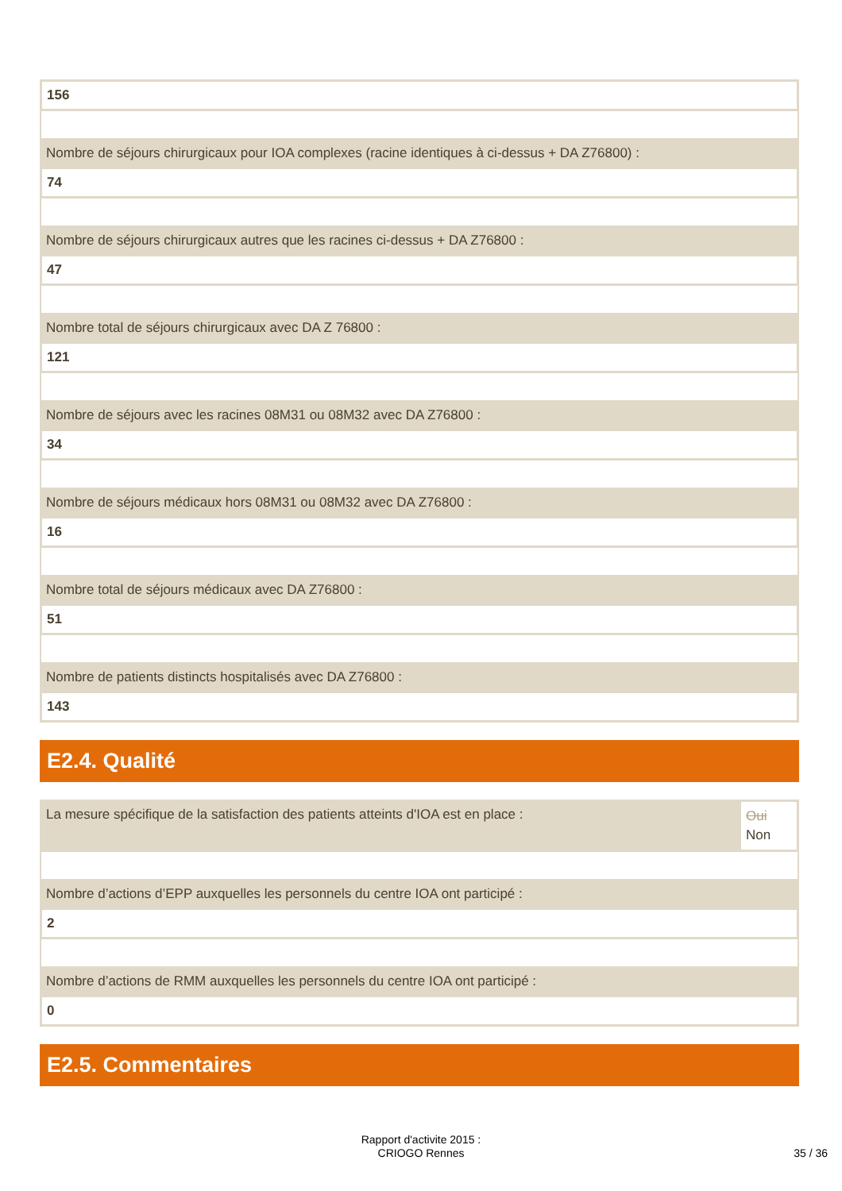156
Nombre de séjours chirurgicaux pour IOA complexes (racine identiques à ci-dessus + DA Z76800) :
74
Nombre de séjours chirurgicaux autres que les racines ci-dessus + DA Z76800 :
47
Nombre total de séjours chirurgicaux avec DA Z 76800 :
121
Nombre de séjours avec les racines 08M31 ou 08M32 avec DA Z76800 :
34
Nombre de séjours médicaux hors 08M31 ou 08M32 avec DA Z76800 :
16
Nombre total de séjours médicaux avec DA Z76800 :
51
Nombre de patients distincts hospitalisés avec DA Z76800 :
143
E2.4. Qualité
La mesure spécifique de la satisfaction des patients atteints d'IOA est en place :
Oui
Non
Nombre d’actions d’EPP auxquelles les personnels du centre IOA ont participé :
2
Nombre d’actions de RMM auxquelles les personnels du centre IOA ont participé :
0
E2.5. Commentaires
Rapport d'activite 2015 :
CRIOGO Rennes
35 / 36